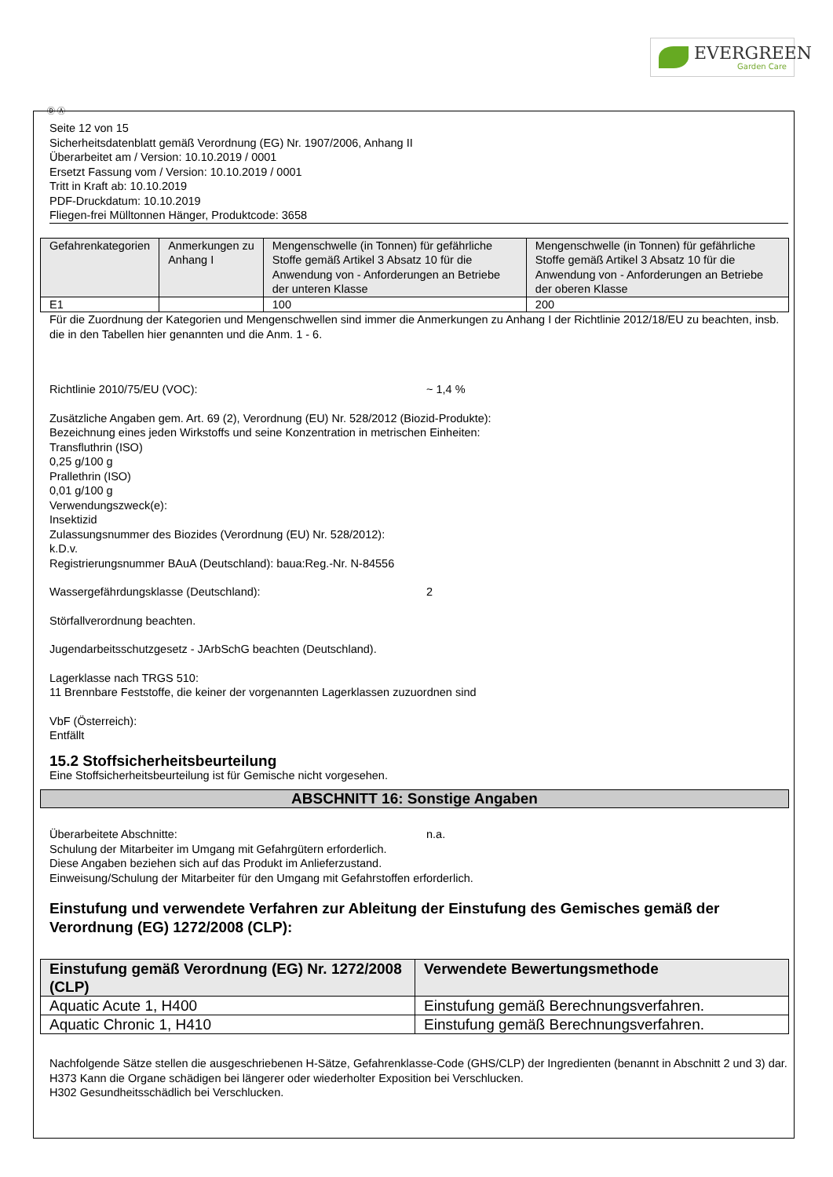EVERGREEN
Garden Care
Ⓓ Ⓐ
Seite 12 von 15
Sicherheitsdatenblatt gemäß Verordnung (EG) Nr. 1907/2006, Anhang II
Überarbeitet am / Version: 10.10.2019 / 0001
Ersetzt Fassung vom / Version: 10.10.2019 / 0001
Tritt in Kraft ab: 10.10.2019
PDF-Druckdatum: 10.10.2019
Fliegen-frei Mülltonnen Hänger, Produktcode: 3658
| Gefahrenkategorien | Anmerkungen zu Anhang I | Mengenschwelle (in Tonnen) für gefährliche Stoffe gemäß Artikel 3 Absatz 10 für die Anwendung von - Anforderungen an Betriebe der unteren Klasse | Mengenschwelle (in Tonnen) für gefährliche Stoffe gemäß Artikel 3 Absatz 10 für die Anwendung von - Anforderungen an Betriebe der oberen Klasse |
| --- | --- | --- | --- |
| E1 | | 100 | 200 |
Für die Zuordnung der Kategorien und Mengenschwellen sind immer die Anmerkungen zu Anhang I der Richtlinie 2012/18/EU zu beachten, insb. die in den Tabellen hier genannten und die Anm. 1 - 6.
Richtlinie 2010/75/EU (VOC): ~ 1,4 %
Zusätzliche Angaben gem. Art. 69 (2), Verordnung (EU) Nr. 528/2012 (Biozid-Produkte):
Bezeichnung eines jeden Wirkstoffs und seine Konzentration in metrischen Einheiten:
Transfluthrin (ISO)
0,25 g/100 g
Prallethrin (ISO)
0,01 g/100 g
Verwendungszweck(e):
Insektizid
Zulassungsnummer des Biozides (Verordnung (EU) Nr. 528/2012):
k.D.v.
Registrierungsnummer BAuA (Deutschland): baua:Reg.-Nr. N-84556
Wassergefährdungsklasse (Deutschland): 2
Störfallverordnung beachten.
Jugendarbeitsschutzgesetz - JArbSchG beachten (Deutschland).
Lagerklasse nach TRGS 510:
11 Brennbare Feststoffe, die keiner der vorgenannten Lagerklassen zuzuordnen sind
VbF (Österreich):
Entfällt
15.2 Stoffsicherheitsbeurteilung
Eine Stoffsicherheitsbeurteilung ist für Gemische nicht vorgesehen.
ABSCHNITT 16: Sonstige Angaben
Überarbeitete Abschnitte: n.a.
Schulung der Mitarbeiter im Umgang mit Gefahrgütern erforderlich.
Diese Angaben beziehen sich auf das Produkt im Anlieferzustand.
Einweisung/Schulung der Mitarbeiter für den Umgang mit Gefahrstoffen erforderlich.
Einstufung und verwendete Verfahren zur Ableitung der Einstufung des Gemisches gemäß der Verordnung (EG) 1272/2008 (CLP):
| Einstufung gemäß Verordnung (EG) Nr. 1272/2008 (CLP) | Verwendete Bewertungsmethode |
| --- | --- |
| Aquatic Acute 1, H400 | Einstufung gemäß Berechnungsverfahren. |
| Aquatic Chronic 1, H410 | Einstufung gemäß Berechnungsverfahren. |
Nachfolgende Sätze stellen die ausgeschriebenen H-Sätze, Gefahrenklasse-Code (GHS/CLP) der Ingredienten (benannt in Abschnitt 2 und 3) dar.
H373 Kann die Organe schädigen bei längerer oder wiederholter Exposition bei Verschlucken.
H302 Gesundheitsschädlich bei Verschlucken.